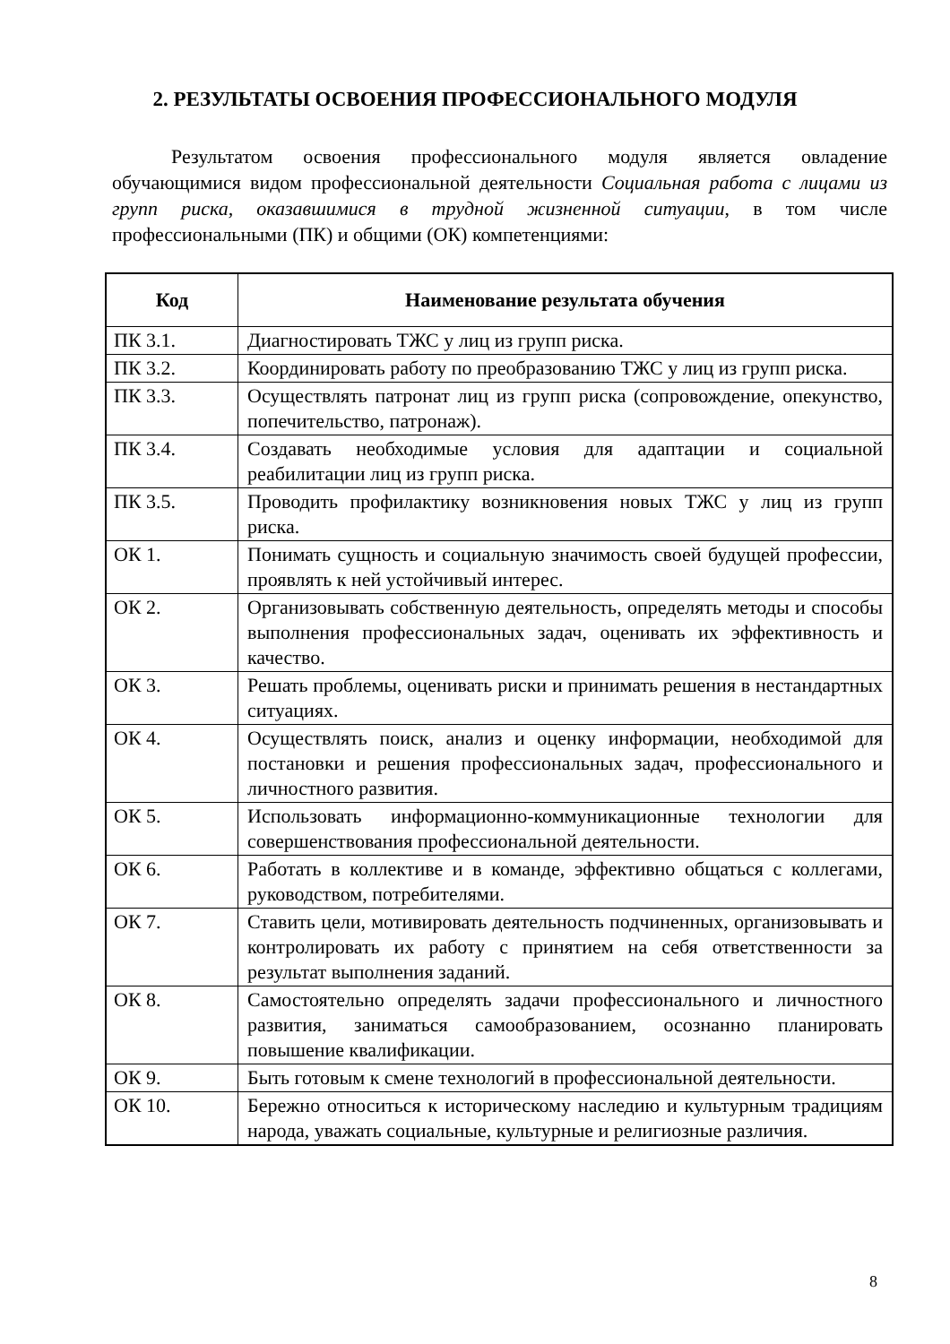2. РЕЗУЛЬТАТЫ ОСВОЕНИЯ ПРОФЕССИОНАЛЬНОГО МОДУЛЯ
Результатом освоения профессионального модуля является овладение обучающимися видом профессиональной деятельности Социальная работа с лицами из групп риска, оказавшимися в трудной жизненной ситуации, в том числе профессиональными (ПК) и общими (ОК) компетенциями:
| Код | Наименование результата обучения |
| --- | --- |
| ПК 3.1. | Диагностировать ТЖС у лиц из групп риска. |
| ПК 3.2. | Координировать работу по преобразованию ТЖС у лиц из групп риска. |
| ПК 3.3. | Осуществлять патронат лиц из групп риска (сопровождение, опекунство, попечительство, патронаж). |
| ПК 3.4. | Создавать необходимые условия для адаптации и социальной реабилитации лиц из групп риска. |
| ПК 3.5. | Проводить профилактику возникновения новых ТЖС у лиц из групп риска. |
| ОК 1. | Понимать сущность и социальную значимость своей будущей профессии, проявлять к ней устойчивый интерес. |
| ОК 2. | Организовывать собственную деятельность, определять методы и способы выполнения профессиональных задач, оценивать их эффективность и качество. |
| ОК 3. | Решать проблемы, оценивать риски и принимать решения в нестандартных ситуациях. |
| ОК 4. | Осуществлять поиск, анализ и оценку информации, необходимой для постановки и решения профессиональных задач, профессионального и личностного развития. |
| ОК 5. | Использовать информационно-коммуникационные технологии для совершенствования профессиональной деятельности. |
| ОК 6. | Работать в коллективе и в команде, эффективно общаться с коллегами, руководством, потребителями. |
| ОК 7. | Ставить цели, мотивировать деятельность подчиненных, организовывать и контролировать их работу с принятием на себя ответственности за результат выполнения заданий. |
| ОК 8. | Самостоятельно определять задачи профессионального и личностного развития, заниматься самообразованием, осознанно планировать повышение квалификации. |
| ОК 9. | Быть готовым к смене технологий в профессиональной деятельности. |
| ОК 10. | Бережно относиться к историческому наследию и культурным традициям народа, уважать социальные, культурные и религиозные различия. |
8